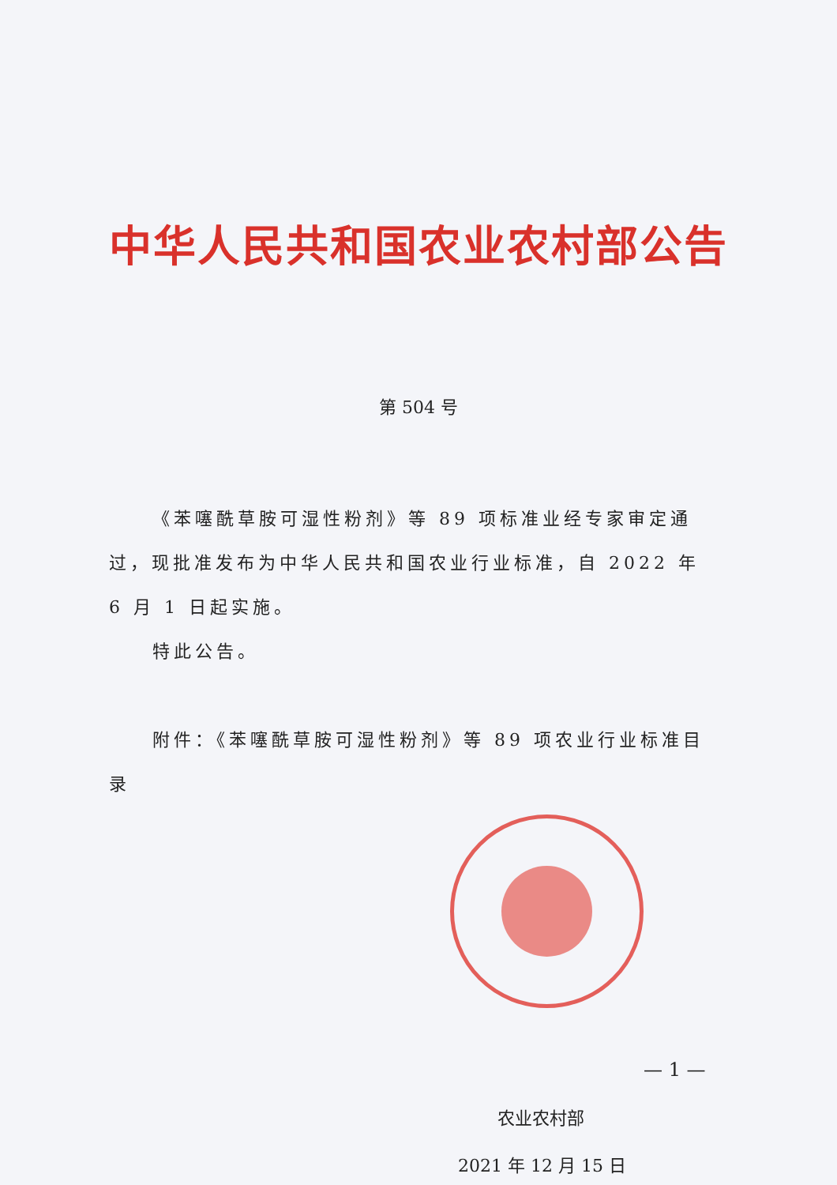中华人民共和国农业农村部公告
第 504 号
《苯噻酰草胺可湿性粉剂》等 89 项标准业经专家审定通过，现批准发布为中华人民共和国农业行业标准，自 2022 年 6 月 1 日起实施。
特此公告。
附件：《苯噻酰草胺可湿性粉剂》等 89 项农业行业标准目录
农业农村部
2021 年 12 月 15 日
— 1 —